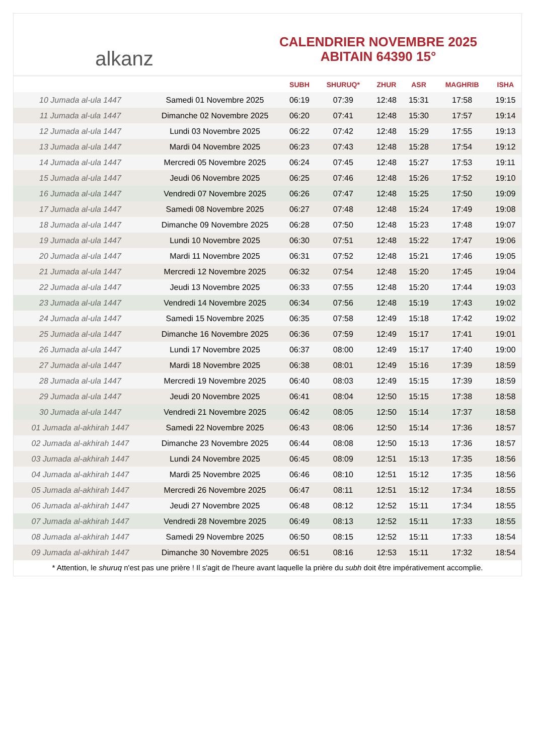alkanz
CALENDRIER NOVEMBRE 2025
ABITAIN 64390 15°
| | | SUBH | SHURUQ* | ZHUR | ASR | MAGHRIB | ISHA |
| --- | --- | --- | --- | --- | --- | --- | --- |
| 10 Jumada al-ula 1447 | Samedi 01 Novembre 2025 | 06:19 | 07:39 | 12:48 | 15:31 | 17:58 | 19:15 |
| 11 Jumada al-ula 1447 | Dimanche 02 Novembre 2025 | 06:20 | 07:41 | 12:48 | 15:30 | 17:57 | 19:14 |
| 12 Jumada al-ula 1447 | Lundi 03 Novembre 2025 | 06:22 | 07:42 | 12:48 | 15:29 | 17:55 | 19:13 |
| 13 Jumada al-ula 1447 | Mardi 04 Novembre 2025 | 06:23 | 07:43 | 12:48 | 15:28 | 17:54 | 19:12 |
| 14 Jumada al-ula 1447 | Mercredi 05 Novembre 2025 | 06:24 | 07:45 | 12:48 | 15:27 | 17:53 | 19:11 |
| 15 Jumada al-ula 1447 | Jeudi 06 Novembre 2025 | 06:25 | 07:46 | 12:48 | 15:26 | 17:52 | 19:10 |
| 16 Jumada al-ula 1447 | Vendredi 07 Novembre 2025 | 06:26 | 07:47 | 12:48 | 15:25 | 17:50 | 19:09 |
| 17 Jumada al-ula 1447 | Samedi 08 Novembre 2025 | 06:27 | 07:48 | 12:48 | 15:24 | 17:49 | 19:08 |
| 18 Jumada al-ula 1447 | Dimanche 09 Novembre 2025 | 06:28 | 07:50 | 12:48 | 15:23 | 17:48 | 19:07 |
| 19 Jumada al-ula 1447 | Lundi 10 Novembre 2025 | 06:30 | 07:51 | 12:48 | 15:22 | 17:47 | 19:06 |
| 20 Jumada al-ula 1447 | Mardi 11 Novembre 2025 | 06:31 | 07:52 | 12:48 | 15:21 | 17:46 | 19:05 |
| 21 Jumada al-ula 1447 | Mercredi 12 Novembre 2025 | 06:32 | 07:54 | 12:48 | 15:20 | 17:45 | 19:04 |
| 22 Jumada al-ula 1447 | Jeudi 13 Novembre 2025 | 06:33 | 07:55 | 12:48 | 15:20 | 17:44 | 19:03 |
| 23 Jumada al-ula 1447 | Vendredi 14 Novembre 2025 | 06:34 | 07:56 | 12:48 | 15:19 | 17:43 | 19:02 |
| 24 Jumada al-ula 1447 | Samedi 15 Novembre 2025 | 06:35 | 07:58 | 12:49 | 15:18 | 17:42 | 19:02 |
| 25 Jumada al-ula 1447 | Dimanche 16 Novembre 2025 | 06:36 | 07:59 | 12:49 | 15:17 | 17:41 | 19:01 |
| 26 Jumada al-ula 1447 | Lundi 17 Novembre 2025 | 06:37 | 08:00 | 12:49 | 15:17 | 17:40 | 19:00 |
| 27 Jumada al-ula 1447 | Mardi 18 Novembre 2025 | 06:38 | 08:01 | 12:49 | 15:16 | 17:39 | 18:59 |
| 28 Jumada al-ula 1447 | Mercredi 19 Novembre 2025 | 06:40 | 08:03 | 12:49 | 15:15 | 17:39 | 18:59 |
| 29 Jumada al-ula 1447 | Jeudi 20 Novembre 2025 | 06:41 | 08:04 | 12:50 | 15:15 | 17:38 | 18:58 |
| 30 Jumada al-ula 1447 | Vendredi 21 Novembre 2025 | 06:42 | 08:05 | 12:50 | 15:14 | 17:37 | 18:58 |
| 01 Jumada al-akhirah 1447 | Samedi 22 Novembre 2025 | 06:43 | 08:06 | 12:50 | 15:14 | 17:36 | 18:57 |
| 02 Jumada al-akhirah 1447 | Dimanche 23 Novembre 2025 | 06:44 | 08:08 | 12:50 | 15:13 | 17:36 | 18:57 |
| 03 Jumada al-akhirah 1447 | Lundi 24 Novembre 2025 | 06:45 | 08:09 | 12:51 | 15:13 | 17:35 | 18:56 |
| 04 Jumada al-akhirah 1447 | Mardi 25 Novembre 2025 | 06:46 | 08:10 | 12:51 | 15:12 | 17:35 | 18:56 |
| 05 Jumada al-akhirah 1447 | Mercredi 26 Novembre 2025 | 06:47 | 08:11 | 12:51 | 15:12 | 17:34 | 18:55 |
| 06 Jumada al-akhirah 1447 | Jeudi 27 Novembre 2025 | 06:48 | 08:12 | 12:52 | 15:11 | 17:34 | 18:55 |
| 07 Jumada al-akhirah 1447 | Vendredi 28 Novembre 2025 | 06:49 | 08:13 | 12:52 | 15:11 | 17:33 | 18:55 |
| 08 Jumada al-akhirah 1447 | Samedi 29 Novembre 2025 | 06:50 | 08:15 | 12:52 | 15:11 | 17:33 | 18:54 |
| 09 Jumada al-akhirah 1447 | Dimanche 30 Novembre 2025 | 06:51 | 08:16 | 12:53 | 15:11 | 17:32 | 18:54 |
* Attention, le shuruq n'est pas une prière ! Il s'agit de l'heure avant laquelle la prière du subh doit être impérativement accomplie.